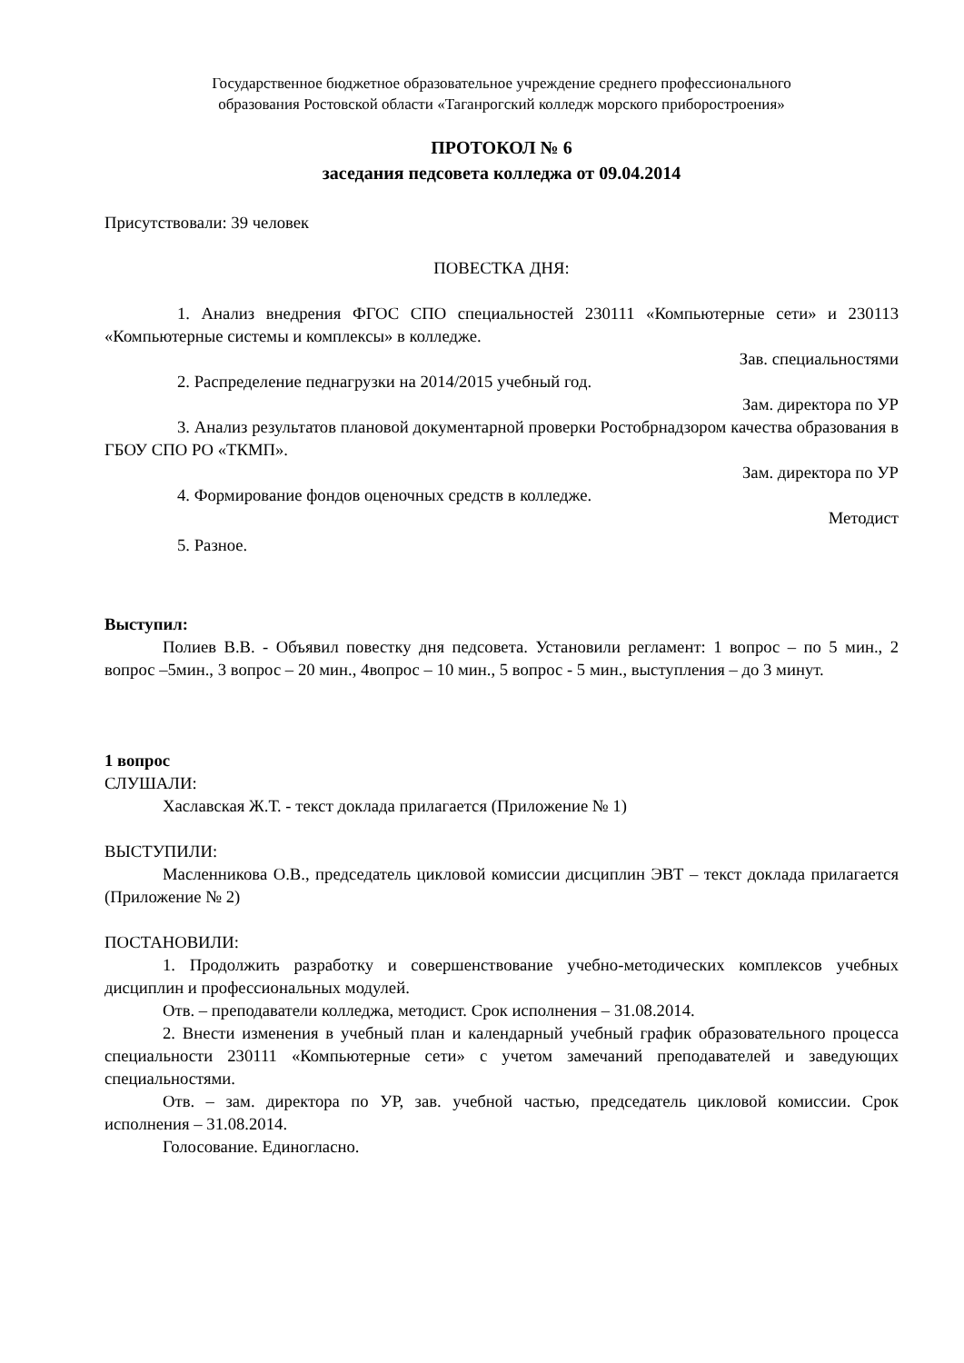Государственное бюджетное образовательное учреждение среднего профессионального
образования Ростовской области «Таганрогский колледж морского приборостроения»
ПРОТОКОЛ № 6
заседания педсовета колледжа от 09.04.2014
Присутствовали: 39 человек
ПОВЕСТКА ДНЯ:
1. Анализ внедрения ФГОС СПО специальностей 230111 «Компьютерные сети» и 230113 «Компьютерные системы и комплексы» в колледже.
Зав. специальностями
2. Распределение педнагрузки на 2014/2015 учебный год.
Зам. директора по УР
3. Анализ результатов плановой документарной проверки Ростобрнадзором качества образования в ГБОУ СПО РО «ТКМП».
Зам. директора по УР
4. Формирование фондов оценочных средств в колледже.
Методист
5. Разное.
Выступил:
Полиев В.В. - Объявил повестку дня педсовета. Установили регламент: 1 вопрос – по 5 мин., 2 вопрос –5мин., 3 вопрос – 20 мин., 4вопрос – 10 мин., 5 вопрос - 5 мин., выступления – до 3 минут.
1 вопрос
СЛУШАЛИ:
Хаславская Ж.Т. - текст доклада прилагается (Приложение № 1)
ВЫСТУПИЛИ:
Масленникова О.В., председатель цикловой комиссии дисциплин ЭВТ – текст доклада прилагается (Приложение № 2)
ПОСТАНОВИЛИ:
1. Продолжить разработку и совершенствование учебно-методических комплексов учебных дисциплин и профессиональных модулей.
Отв. – преподаватели колледжа, методист. Срок исполнения – 31.08.2014.
2. Внести изменения в учебный план и календарный учебный график образовательного процесса специальности 230111 «Компьютерные сети» с учетом замечаний преподавателей и заведующих специальностями.
Отв. – зам. директора по УР, зав. учебной частью, председатель цикловой комиссии. Срок исполнения – 31.08.2014.
Голосование. Единогласно.